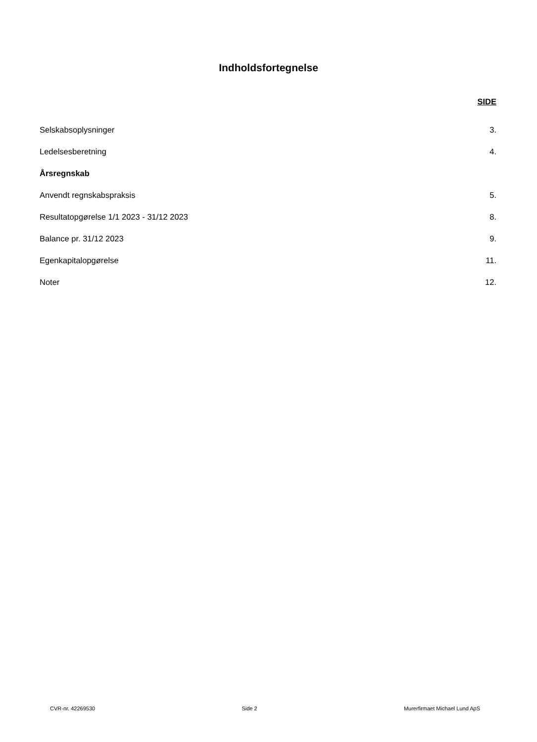Indholdsfortegnelse
SIDE
Selskabsoplysninger 3.
Ledelsesberetning 4.
Årsregnskab
Anvendt regnskabspraksis 5.
Resultatopgørelse 1/1 2023 - 31/12 2023 8.
Balance pr. 31/12 2023 9.
Egenkapitalopgørelse 11.
Noter 12.
CVR-nr. 42269530 Side 2 Murerfirmaet Michael Lund ApS